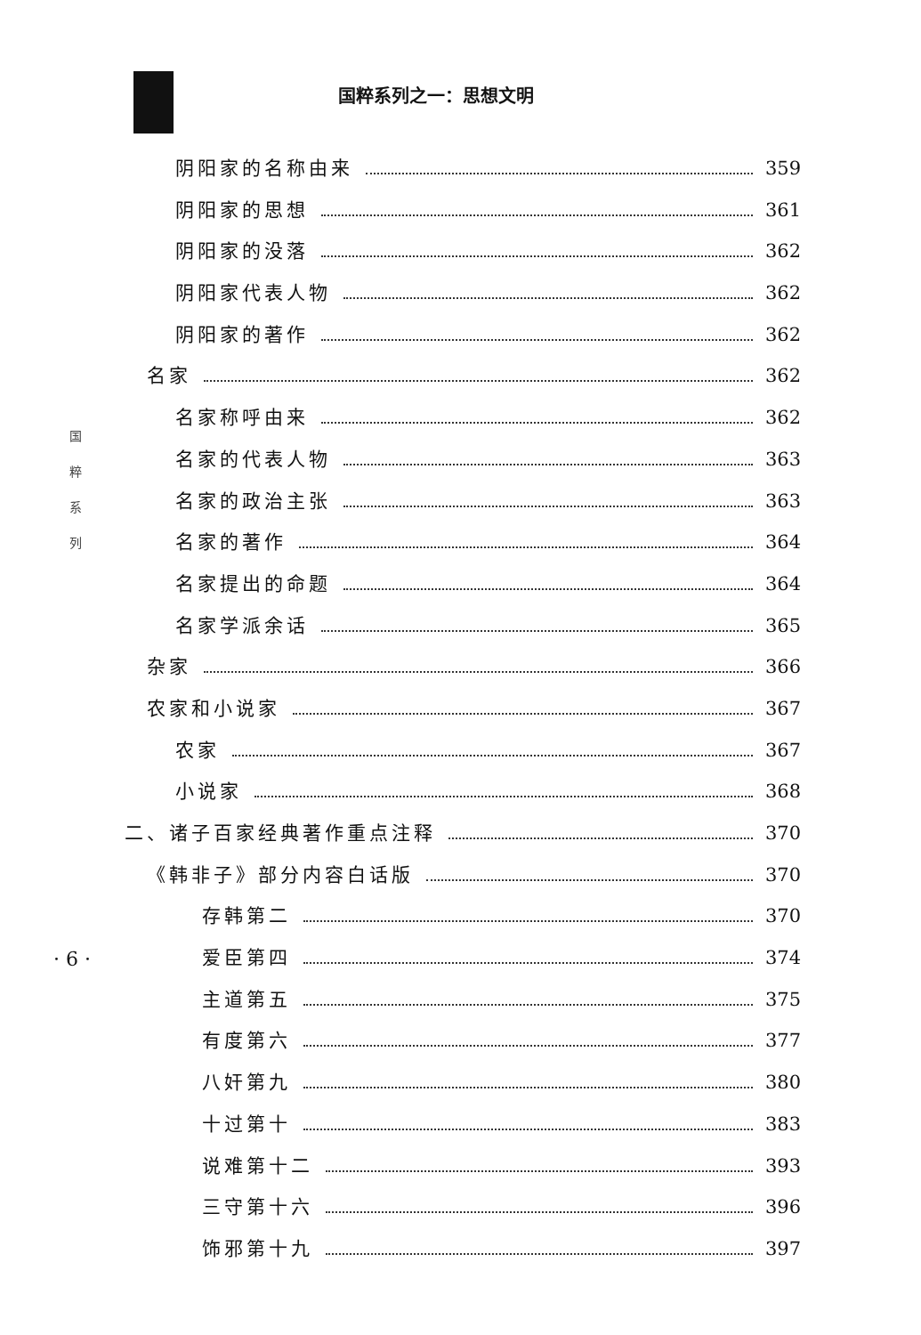国粹系列之一：思想文明
国
粹
系
列
· 6 ·
阴阳家的名称由来 359
阴阳家的思想 361
阴阳家的没落 362
阴阳家代表人物 362
阴阳家的著作 362
名家 362
名家称呼由来 362
名家的代表人物 363
名家的政治主张 363
名家的著作 364
名家提出的命题 364
名家学派余话 365
杂家 366
农家和小说家 367
农家 367
小说家 368
二、诸子百家经典著作重点注释 370
《韩非子》部分内容白话版 370
存韩第二 370
爱臣第四 374
主道第五 375
有度第六 377
八奸第九 380
十过第十 383
说难第十二 393
三守第十六 396
饰邪第十九 397